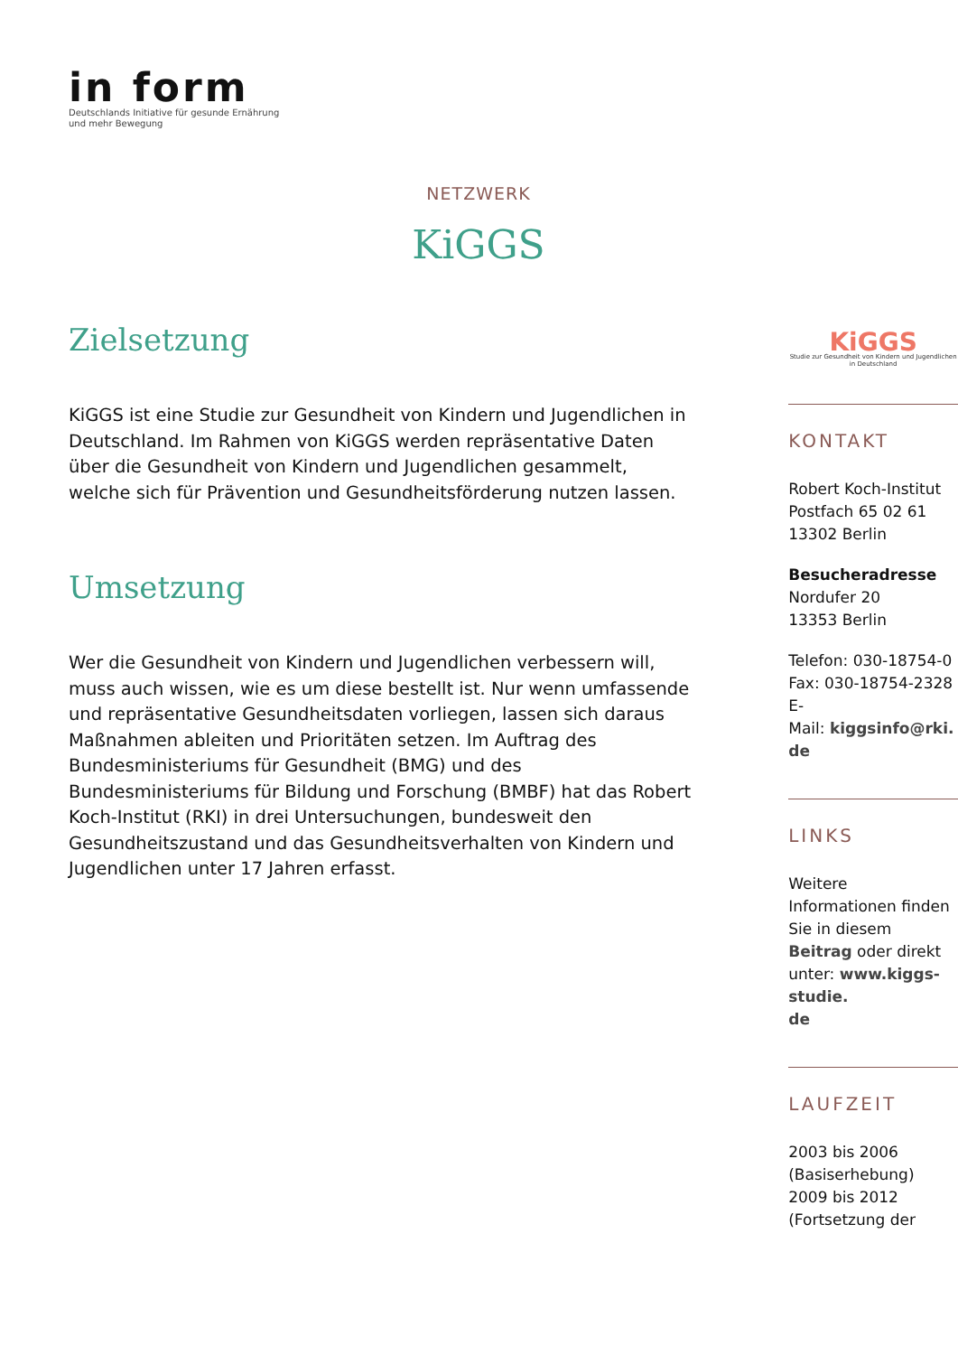in form
Deutschlands Initiative für gesunde Ernährung
und mehr Bewegung
NETZWERK
KiGGS
Zielsetzung
KiGGS ist eine Studie zur Gesundheit von Kindern und Jugendlichen in Deutschland. Im Rahmen von KiGGS werden repräsentative Daten über die Gesundheit von Kindern und Jugendlichen gesammelt, welche sich für Prävention und Gesundheitsförderung nutzen lassen.
Umsetzung
Wer die Gesundheit von Kindern und Jugendlichen verbessern will, muss auch wissen, wie es um diese bestellt ist. Nur wenn umfassende und repräsentative Gesundheitsdaten vorliegen, lassen sich daraus Maßnahmen ableiten und Prioritäten setzen. Im Auftrag des Bundesministeriums für Gesundheit (BMG) und des Bundesministeriums für Bildung und Forschung (BMBF) hat das Robert Koch-Institut (RKI) in drei Untersuchungen, bundesweit den Gesundheitszustand und das Gesundheitsverhalten von Kindern und Jugendlichen unter 17 Jahren erfasst.
KiGGS
Studie zur Gesundheit von Kindern und Jugendlichen in Deutschland
KONTAKT
Robert Koch-Institut
Postfach 65 02 61
13302 Berlin
Besucheradresse
Nordufer 20
13353 Berlin
Telefon: 030-18754-0
Fax: 030-18754-2328
E-
Mail: kiggsinfo@rki.
de
LINKS
Weitere Informationen finden Sie in diesem Beitrag oder direkt unter: www.kiggs-studie.
de
LAUFZEIT
2003 bis 2006 (Basiserhebung)
2009 bis 2012 (Fortsetzung der